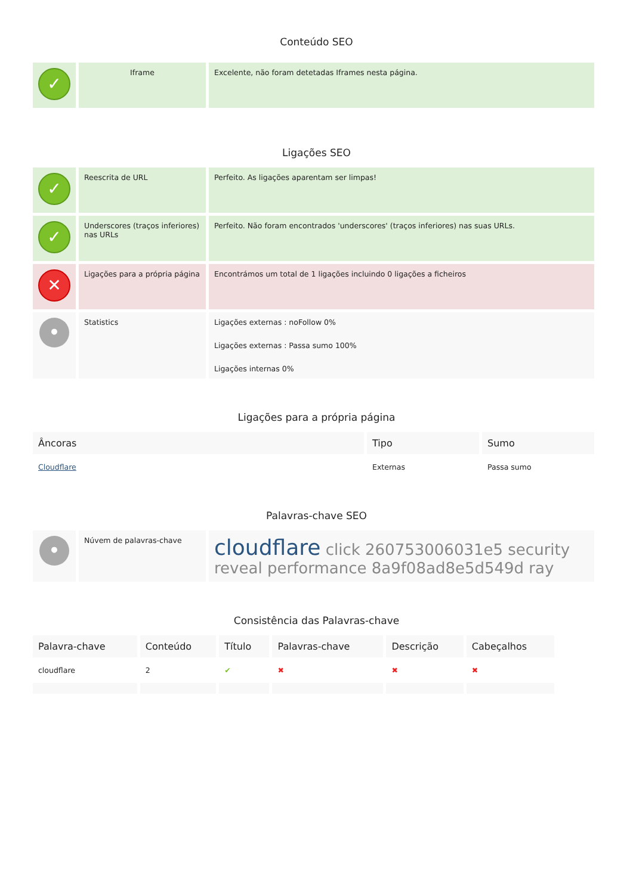Conteúdo SEO
| ✓ | Iframe | Excelente, não foram detetadas Iframes nesta página. |
Ligações SEO
| ✓ | Reescrita de URL | Perfeito. As ligações aparentam ser limpas! |
| ✓ | Underscores (traços inferiores) nas URLs | Perfeito. Não foram encontrados 'underscores' (traços inferiores) nas suas URLs. |
| ✕ | Ligações para a própria página | Encontrámos um total de 1 ligações incluindo 0 ligações a ficheiros |
| • | Statistics | Ligações externas : noFollow 0% Ligações externas : Passa sumo 100% Ligações internas 0% |
Ligações para a própria página
| Âncoras | Tipo | Sumo |
| --- | --- | --- |
| Cloudflare | Externas | Passa sumo |
Palavras-chave SEO
| • | Núvem de palavras-chave | cloudflare click 260753006031e5 security reveal performance 8a9f08ad8e5d549d ray |
Consistência das Palavras-chave
| Palavra-chave | Conteúdo | Título | Palavras-chave | Descrição | Cabeçalhos |
| --- | --- | --- | --- | --- | --- |
| cloudflare | 2 | ✔ | ✖ | ✖ | ✖ |